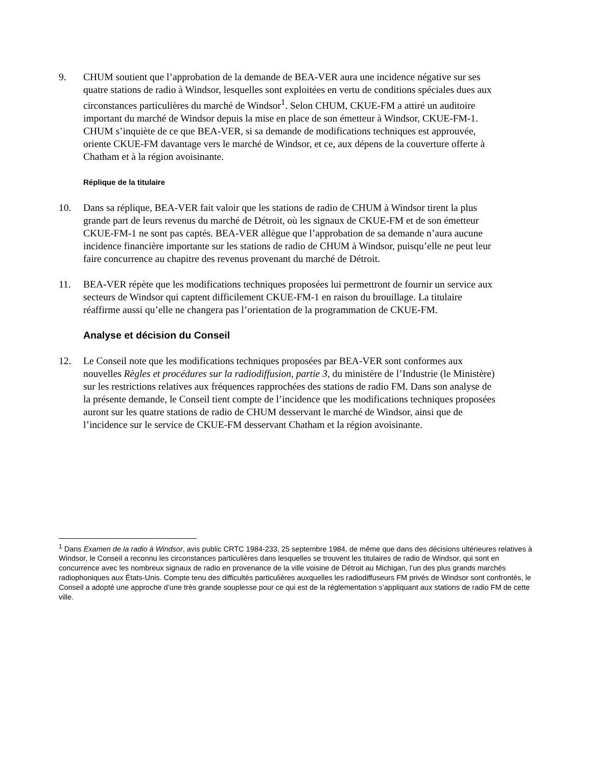9. CHUM soutient que l’approbation de la demande de BEA-VER aura une incidence négative sur ses quatre stations de radio à Windsor, lesquelles sont exploitées en vertu de conditions spéciales dues aux circonstances particulières du marché de Windsor<sup>1</sup>. Selon CHUM, CKUE-FM a attiré un auditoire important du marché de Windsor depuis la mise en place de son émetteur à Windsor, CKUE-FM-1. CHUM s’inquiète de ce que BEA-VER, si sa demande de modifications techniques est approuvée, oriente CKUE-FM davantage vers le marché de Windsor, et ce, aux dépens de la couverture offerte à Chatham et à la région avoisinante.
Réplique de la titulaire
10. Dans sa réplique, BEA-VER fait valoir que les stations de radio de CHUM à Windsor tirent la plus grande part de leurs revenus du marché de Détroit, où les signaux de CKUE-FM et de son émetteur CKUE-FM-1 ne sont pas captés. BEA-VER allègue que l’approbation de sa demande n’aura aucune incidence financière importante sur les stations de radio de CHUM à Windsor, puisqu’elle ne peut leur faire concurrence au chapitre des revenus provenant du marché de Détroit.
11. BEA-VER répète que les modifications techniques proposées lui permettront de fournir un service aux secteurs de Windsor qui captent difficilement CKUE-FM-1 en raison du brouillage. La titulaire réaffirme aussi qu’elle ne changera pas l’orientation de la programmation de CKUE-FM.
Analyse et décision du Conseil
12. Le Conseil note que les modifications techniques proposées par BEA-VER sont conformes aux nouvelles Règles et procédures sur la radiodiffusion, partie 3, du ministère de l’Industrie (le Ministère) sur les restrictions relatives aux fréquences rapprochées des stations de radio FM. Dans son analyse de la présente demande, le Conseil tient compte de l’incidence que les modifications techniques proposées auront sur les quatre stations de radio de CHUM desservant le marché de Windsor, ainsi que de l’incidence sur le service de CKUE-FM desservant Chatham et la région avoisinante.
<sup>1</sup> Dans Examen de la radio à Windsor, avis public CRTC 1984-233, 25 septembre 1984, de même que dans des décisions ultérieures relatives à Windsor, le Conseil a reconnu les circonstances particulières dans lesquelles se trouvent les titulaires de radio de Windsor, qui sont en concurrence avec les nombreux signaux de radio en provenance de la ville voisine de Détroit au Michigan, l’un des plus grands marchés radiophoniques aux États-Unis. Compte tenu des difficultés particulières auxquelles les radiodiffuseurs FM privés de Windsor sont confrontés, le Conseil a adopté une approche d’une très grande souplesse pour ce qui est de la réglementation s’appliquant aux stations de radio FM de cette ville.